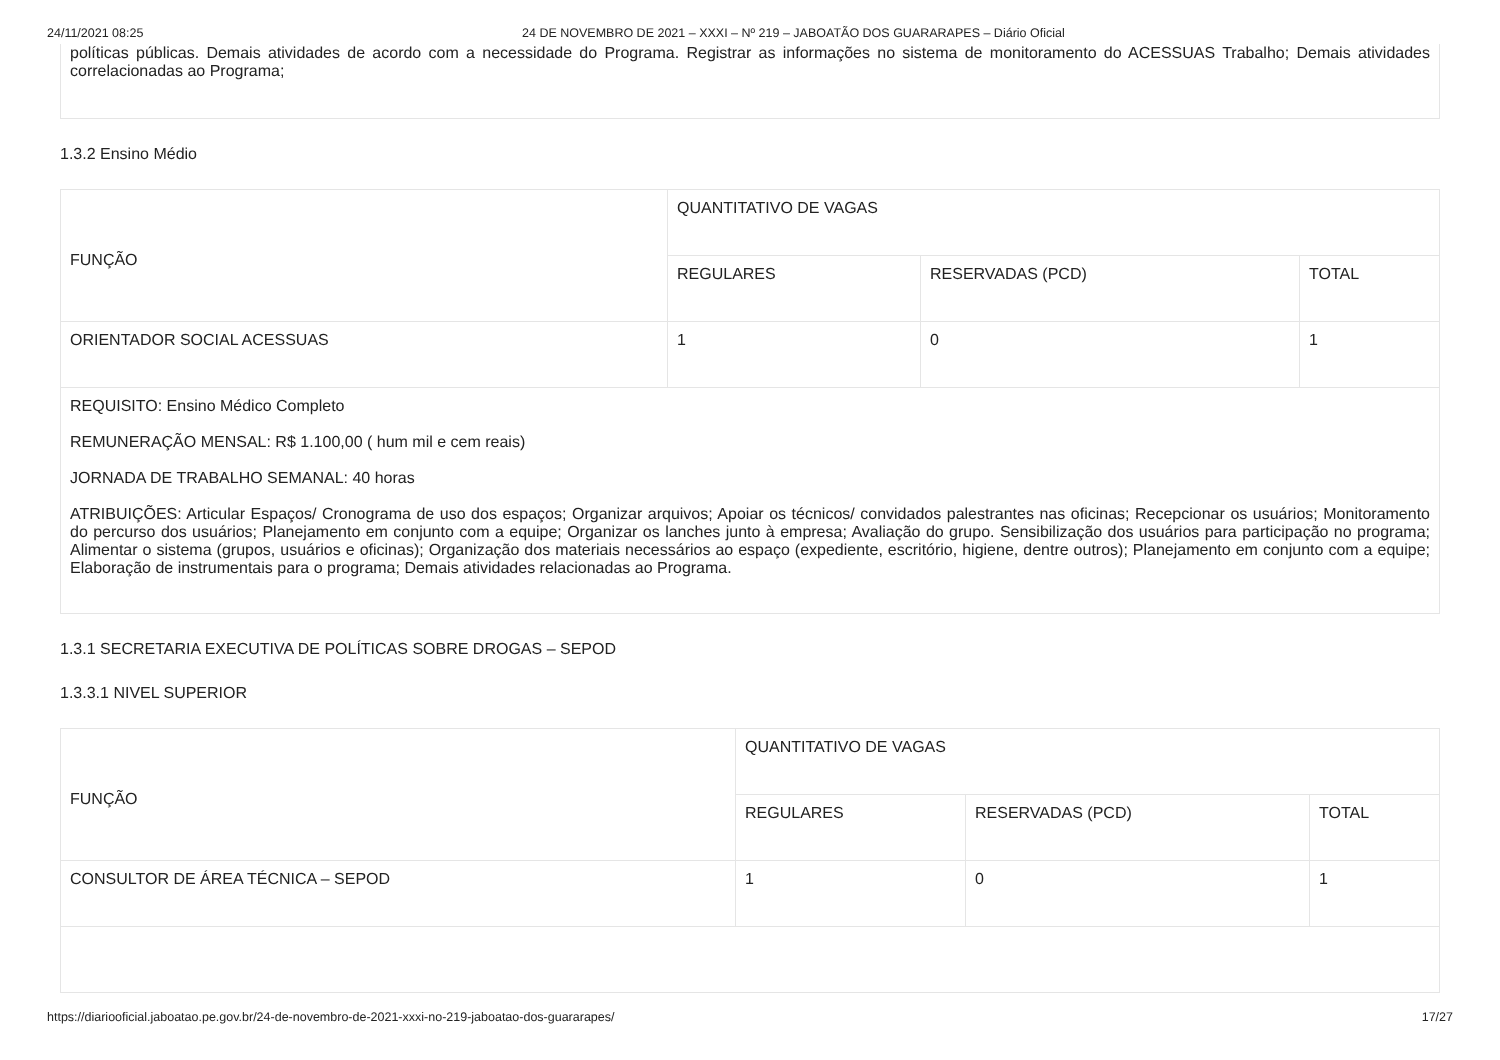24/11/2021 08:25 24 DE NOVEMBRO DE 2021 – XXXI – Nº 219 – JABOATÃO DOS GUARARAPES – Diário Oficial
políticas públicas. Demais atividades de acordo com a necessidade do Programa. Registrar as informações no sistema de monitoramento do ACESSUAS Trabalho; Demais atividades correlacionadas ao Programa;
1.3.2 Ensino Médio
| FUNÇÃO | QUANTITATIVO DE VAGAS | | |
| --- | --- | --- | --- |
| | REGULARES | RESERVADAS (PCD) | TOTAL |
| ORIENTADOR SOCIAL ACESSUAS | 1 | 0 | 1 |
| REQUISITO: Ensino Médico Completo REMUNERAÇÃO MENSAL: R$ 1.100,00 ( hum mil e cem reais) JORNADA DE TRABALHO SEMANAL: 40 horas ATRIBUIÇÕES: Articular Espaços/ Cronograma de uso dos espaços; Organizar arquivos; Apoiar os técnicos/ convidados palestrantes nas oficinas; Recepcionar os usuários; Monitoramento do percurso dos usuários; Planejamento em conjunto com a equipe; Organizar os lanches junto à empresa; Avaliação do grupo. Sensibilização dos usuários para participação no programa; Alimentar o sistema (grupos, usuários e oficinas); Organização dos materiais necessários ao espaço (expediente, escritório, higiene, dentre outros); Planejamento em conjunto com a equipe; Elaboração de instrumentais para o programa; Demais atividades relacionadas ao Programa. | | | |
1.3.1 SECRETARIA EXECUTIVA DE POLÍTICAS SOBRE DROGAS – SEPOD
1.3.3.1 NIVEL SUPERIOR
| FUNÇÃO | QUANTITATIVO DE VAGAS | | |
| --- | --- | --- | --- |
| | REGULARES | RESERVADAS (PCD) | TOTAL |
| CONSULTOR DE ÁREA TÉCNICA – SEPOD | 1 | 0 | 1 |
https://diariooficial.jaboatao.pe.gov.br/24-de-novembro-de-2021-xxxi-no-219-jaboatao-dos-guararapes/ 17/27